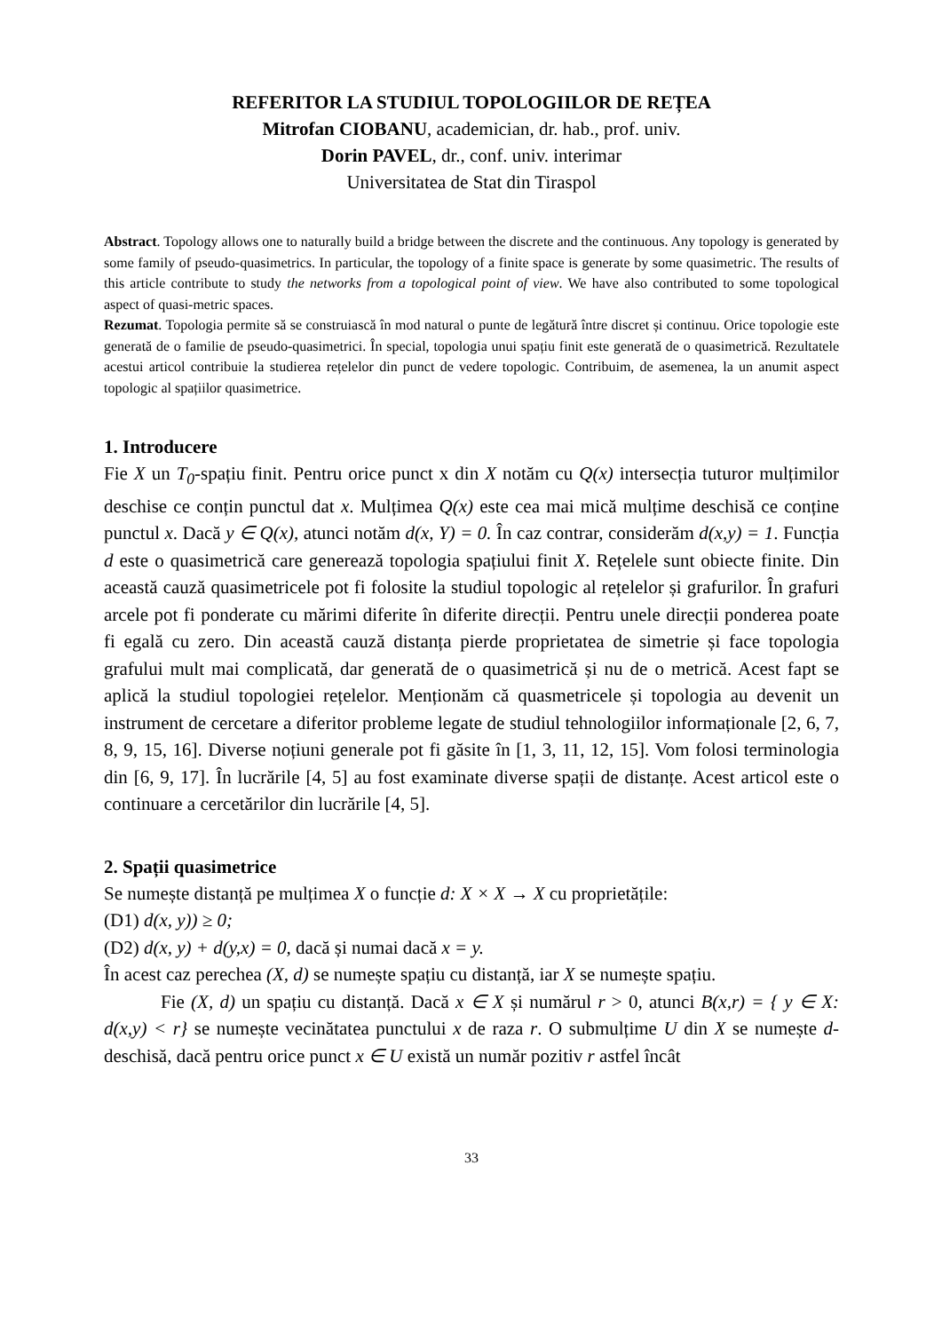REFERITOR LA STUDIUL TOPOLOGIILOR DE REȚEA
Mitrofan CIOBANU, academician, dr. hab., prof. univ.
Dorin PAVEL, dr., conf. univ. interimar
Universitatea de Stat din Tiraspol
Abstract. Topology allows one to naturally build a bridge between the discrete and the continuous. Any topology is generated by some family of pseudo-quasimetrics. In particular, the topology of a finite space is generate by some quasimetric. The results of this article contribute to study the networks from a topological point of view. We have also contributed to some topological aspect of quasi-metric spaces.
Rezumat. Topologia permite să se construiască în mod natural o punte de legătură între discret și continuu. Orice topologie este generată de o familie de pseudo-quasimetrici. În special, topologia unui spațiu finit este generată de o quasimetrică. Rezultatele acestui articol contribuie la studierea rețelelor din punct de vedere topologic. Contribuim, de asemenea, la un anumit aspect topologic al spațiilor quasimetrice.
1. Introducere
Fie X un T<sub>0</sub>-spațiu finit. Pentru orice punct x din X notăm cu Q(x) intersecția tuturor mulțimilor deschise ce conțin punctul dat x. Mulțimea Q(x) este cea mai mică mulțime deschisă ce conține punctul x. Dacă y ∈ Q(x), atunci notăm d(x, Y) = 0. În caz contrar, considerăm d(x,y) = 1. Funcția d este o quasimetrică care generează topologia spațiului finit X. Rețelele sunt obiecte finite. Din această cauză quasimetricele pot fi folosite la studiul topologic al rețelelor și grafurilor. În grafuri arcele pot fi ponderate cu mărimi diferite în diferite direcții. Pentru unele direcții ponderea poate fi egală cu zero. Din această cauză distanța pierde proprietatea de simetrie și face topologia grafului mult mai complicată, dar generată de o quasimetrică și nu de o metrică. Acest fapt se aplică la studiul topologiei rețelelor. Menționăm că quasmetricele și topologia au devenit un instrument de cercetare a diferitor probleme legate de studiul tehnologiilor informaționale [2, 6, 7, 8, 9, 15, 16]. Diverse noțiuni generale pot fi găsite în [1, 3, 11, 12, 15]. Vom folosi terminologia din [6, 9, 17]. În lucrările [4, 5] au fost examinate diverse spații de distanțe. Acest articol este o continuare a cercetărilor din lucrările [4, 5].
2. Spații quasimetrice
Se numește distanță pe mulțimea X o funcție d: X × X → X cu proprietățile:
(D1) d(x, y)) ≥ 0;
(D2) d(x, y) + d(y,x) = 0, dacă și numai dacă x = y.
În acest caz perechea (X, d) se numește spațiu cu distanță, iar X se numește spațiu.
Fie (X, d) un spațiu cu distanță. Dacă x ∈ X și numărul r > 0, atunci B(x,r) = { y ∈ X: d(x,y) < r} se numește vecinătatea punctului x de raza r. O submulțime U din X se numește d-deschisă, dacă pentru orice punct x ∈ U există un număr pozitiv r astfel încât
33